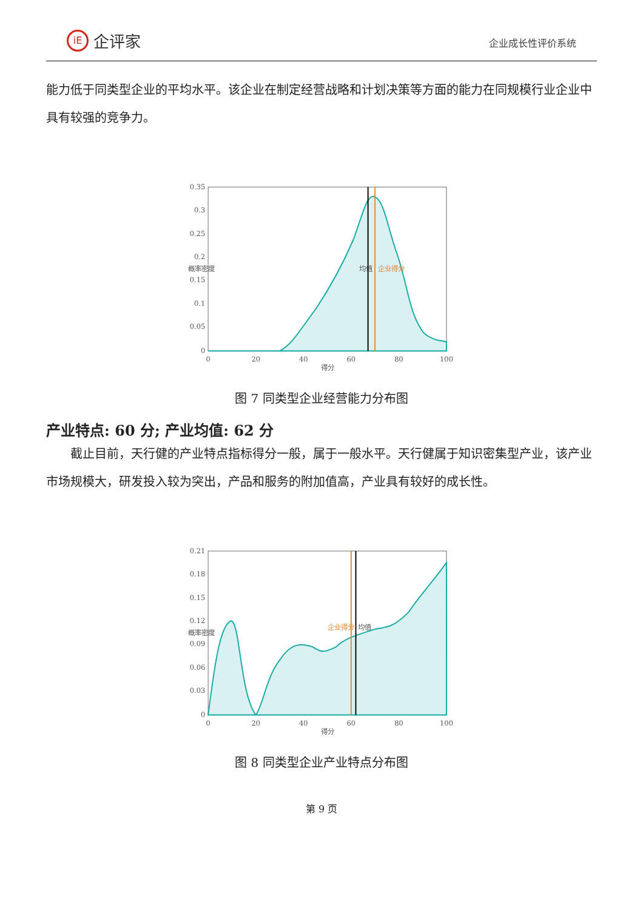iE
企评家
企业成长性评价系统
能力低于同类型企业的平均水平。该企业在制定经营战略和计划决策等方面的能力在同规模行业企业中具有较强的竞争力。
0.35
0.3
0.25
0.2
0.15
0.1
0.05
0
0
20
40
60
80
100
得分
概率密度
均值
企业得分
图 7 同类型企业经营能力分布图
产业特点: 60 分; 产业均值: 62 分
截止目前，天行健的产业特点指标得分一般，属于一般水平。天行健属于知识密集型产业，该产业市场规模大，研发投入较为突出，产品和服务的附加值高，产业具有较好的成长性。
0.21
0.18
0.15
0.12
0.09
0.06
0.03
0
0
20
40
60
80
100
得分
概率密度
企业得分
均值
图 8 同类型企业产业特点分布图
第 9 页